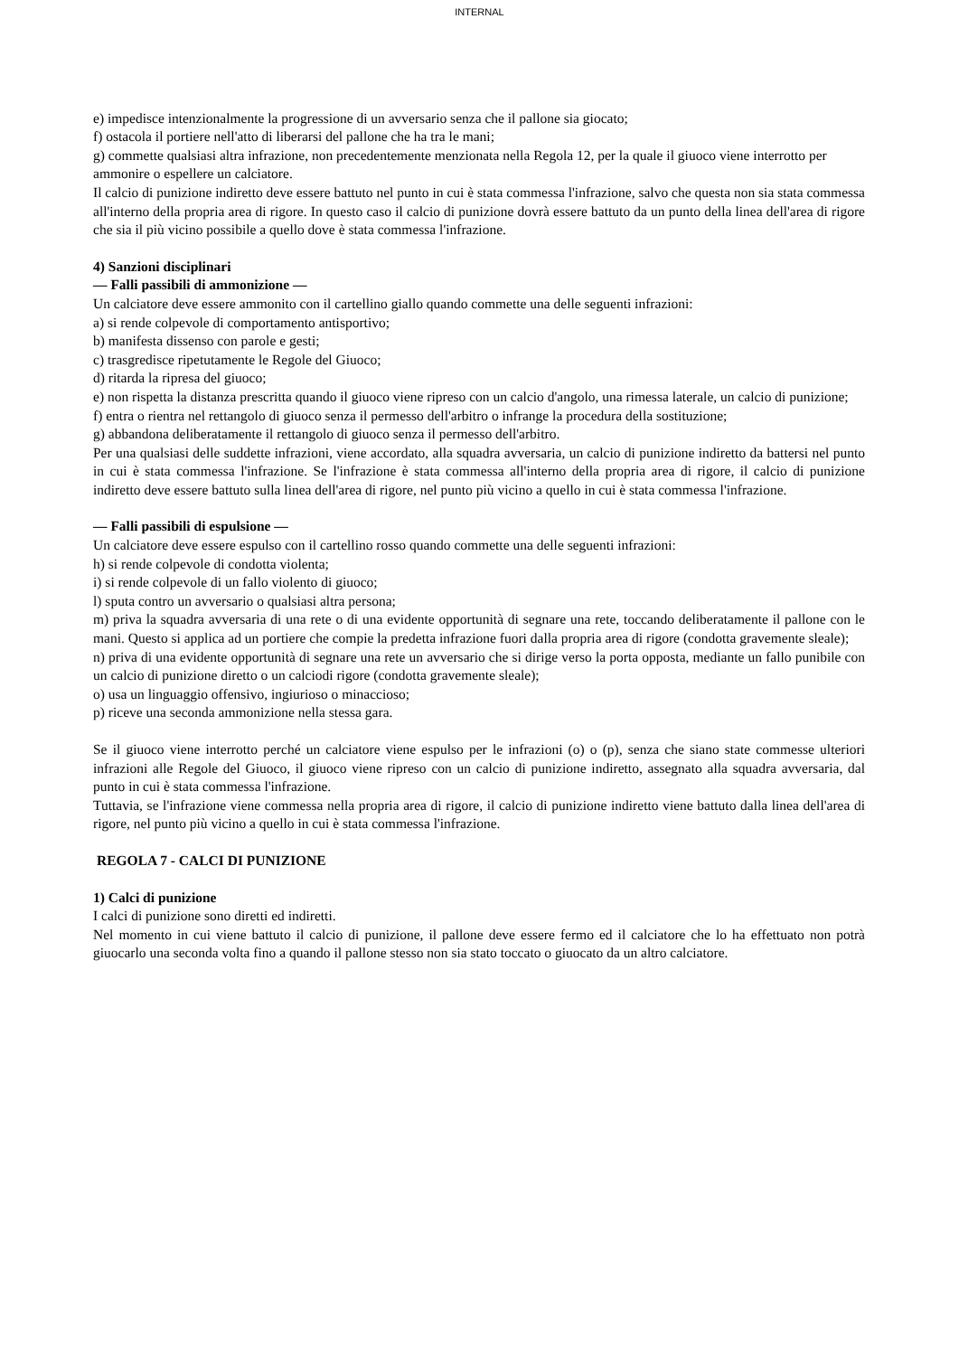INTERNAL
e) impedisce intenzionalmente la progressione di un avversario senza che il pallone sia giocato;
f) ostacola il portiere nell'atto di liberarsi del pallone che ha tra le mani;
g) commette qualsiasi altra infrazione, non precedentemente menzionata nella Regola 12, per la quale il giuoco viene interrotto per ammonire o espellere un calciatore.
Il calcio di punizione indiretto deve essere battuto nel punto in cui è stata commessa l'infrazione, salvo che questa non sia stata commessa all'interno della propria area di rigore. In questo caso il calcio di punizione dovrà essere battuto da un punto della linea dell'area di rigore che sia il più vicino possibile a quello dove è stata commessa l'infrazione.
4) Sanzioni disciplinari
— Falli passibili di ammonizione —
Un calciatore deve essere ammonito con il cartellino giallo quando commette una delle seguenti infrazioni:
a) si rende colpevole di comportamento antisportivo;
b) manifesta dissenso con parole e gesti;
c) trasgredisce ripetutamente le Regole del Giuoco;
d) ritarda la ripresa del giuoco;
e) non rispetta la distanza prescritta quando il giuoco viene ripreso con un calcio d'angolo, una rimessa laterale, un calcio di punizione;
f) entra o rientra nel rettangolo di giuoco senza il permesso dell'arbitro o infrange la procedura della sostituzione;
g) abbandona deliberatamente il rettangolo di giuoco senza il permesso dell'arbitro.
Per una qualsiasi delle suddette infrazioni, viene accordato, alla squadra avversaria, un calcio di punizione indiretto da battersi nel punto in cui è stata commessa l'infrazione. Se l'infrazione è stata commessa all'interno della propria area di rigore, il calcio di punizione indiretto deve essere battuto sulla linea dell'area di rigore, nel punto più vicino a quello in cui è stata commessa l'infrazione.
— Falli passibili di espulsione —
Un calciatore deve essere espulso con il cartellino rosso quando commette una delle seguenti infrazioni:
h) si rende colpevole di condotta violenta;
i) si rende colpevole di un fallo violento di giuoco;
l) sputa contro un avversario o qualsiasi altra persona;
m) priva la squadra avversaria di una rete o di una evidente opportunità di segnare una rete, toccando deliberatamente il pallone con le mani. Questo si applica ad un portiere che compie la predetta infrazione fuori dalla propria area di rigore (condotta gravemente sleale);
n) priva di una evidente opportunità di segnare una rete un avversario che si dirige verso la porta opposta, mediante un fallo punibile con un calcio di punizione diretto o un calciodi rigore (condotta gravemente sleale);
o) usa un linguaggio offensivo, ingiurioso o minaccioso;
p) riceve una seconda ammonizione nella stessa gara.
Se il giuoco viene interrotto perché un calciatore viene espulso per le infrazioni (o) o (p), senza che siano state commesse ulteriori infrazioni alle Regole del Giuoco, il giuoco viene ripreso con un calcio di punizione indiretto, assegnato alla squadra avversaria, dal punto in cui è stata commessa l'infrazione.
Tuttavia, se l'infrazione viene commessa nella propria area di rigore, il calcio di punizione indiretto viene battuto dalla linea dell'area di rigore, nel punto più vicino a quello in cui è stata commessa l'infrazione.
REGOLA 7 - CALCI DI PUNIZIONE
1) Calci di punizione
I calci di punizione sono diretti ed indiretti.
Nel momento in cui viene battuto il calcio di punizione, il pallone deve essere fermo ed il calciatore che lo ha effettuato non potrà giuocarlo una seconda volta fino a quando il pallone stesso non sia stato toccato o giuocato da un altro calciatore.